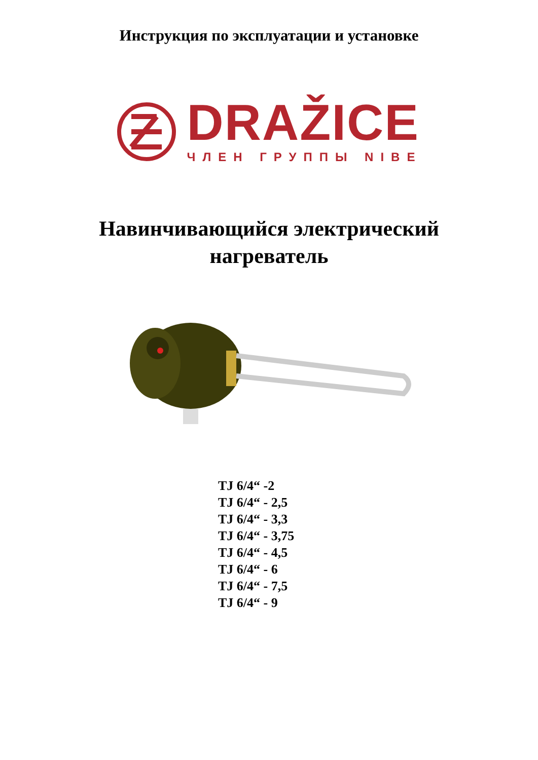Инструкция по эксплуатации и установке
DRAŽICE
ЧЛЕН ГРУППЫ NIBE
Навинчивающийся электрический
нагреватель
TJ 6/4“ -2
TJ 6/4“ - 2,5
TJ 6/4“ - 3,3
TJ 6/4“ - 3,75
TJ 6/4“ - 4,5
TJ 6/4“ - 6
TJ 6/4“ - 7,5
TJ 6/4“ - 9